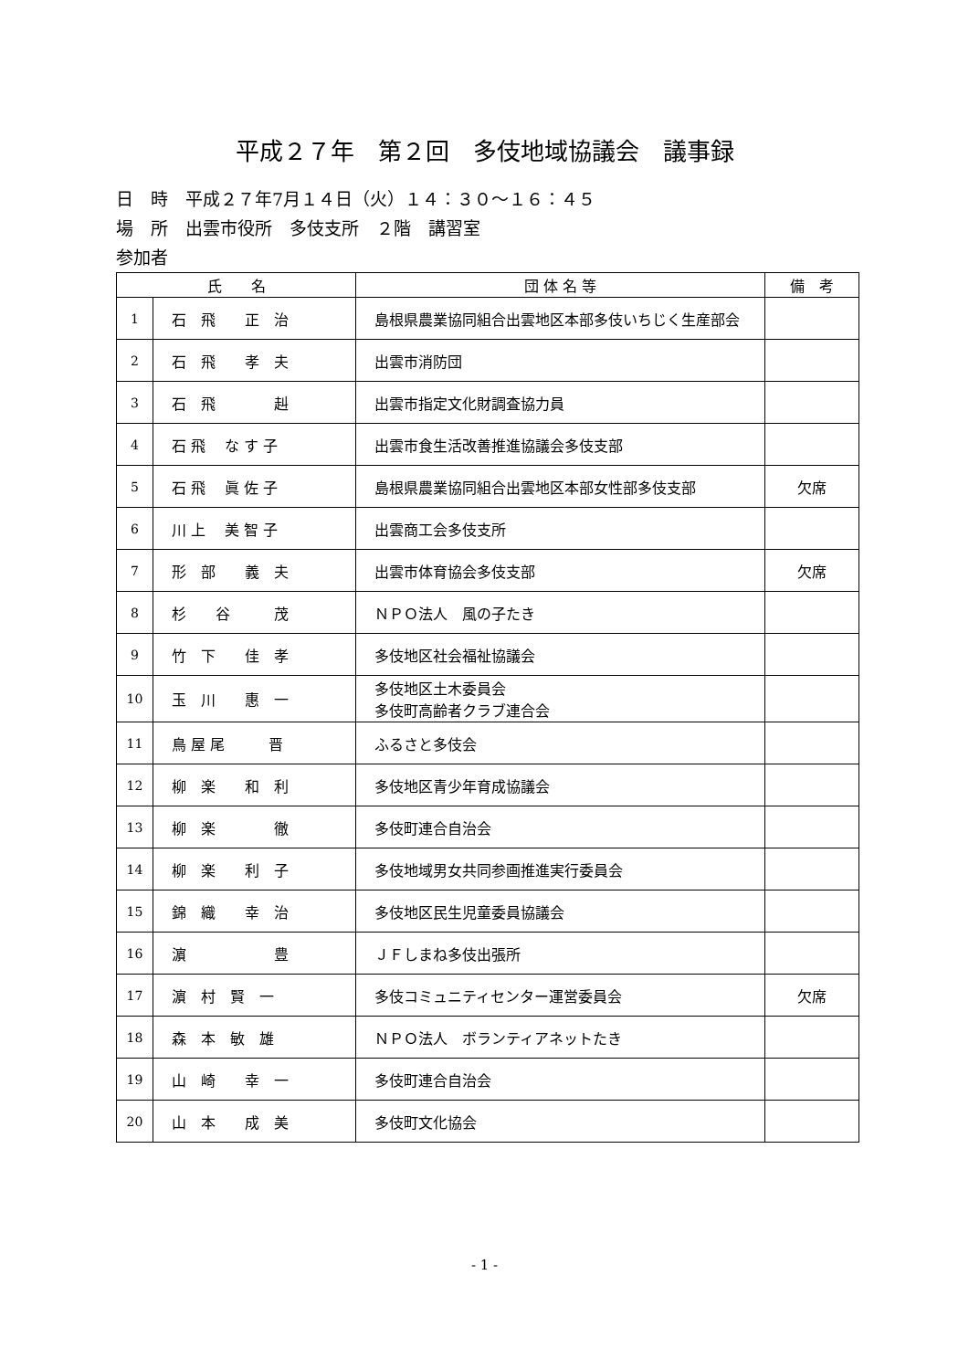平成２７年　第２回　多伎地域協議会　議事録
日　時　平成２７年7月１４日（火）１４：３０～１６：４５
場　所　出雲市役所　多伎支所　２階　講習室
参加者
| 氏 名 | | 団 体 名 等 | 備 考 |
| --- | --- | --- | --- |
| 1 | 石 飛 正 治 | 島根県農業協同組合出雲地区本部多伎いちじく生産部会 | |
| 2 | 石 飛 孝 夫 | 出雲市消防団 | |
| 3 | 石 飛 赳 | 出雲市指定文化財調査協力員 | |
| 4 | 石 飛 な す 子 | 出雲市食生活改善推進協議会多伎支部 | |
| 5 | 石 飛 眞 佐 子 | 島根県農業協同組合出雲地区本部女性部多伎支部 | 欠席 |
| 6 | 川 上 美 智 子 | 出雲商工会多伎支所 | |
| 7 | 形 部 義 夫 | 出雲市体育協会多伎支部 | 欠席 |
| 8 | 杉 谷 茂 | ＮＰＯ法人 風の子たき | |
| 9 | 竹 下 佳 孝 | 多伎地区社会福祉協議会 | |
| 10 | 玉 川 惠 一 | 多伎地区土木委員会 多伎町高齢者クラブ連合会 | |
| 11 | 鳥 屋 尾 晋 | ふるさと多伎会 | |
| 12 | 柳 楽 和 利 | 多伎地区青少年育成協議会 | |
| 13 | 柳 楽 徹 | 多伎町連合自治会 | |
| 14 | 柳 楽 利 子 | 多伎地域男女共同参画推進実行委員会 | |
| 15 | 錦 織 幸 治 | 多伎地区民生児童委員協議会 | |
| 16 | 濵 豊 | ＪＦしまね多伎出張所 | |
| 17 | 濵 村 賢 一 | 多伎コミュニティセンター運営委員会 | 欠席 |
| 18 | 森 本 敏 雄 | ＮＰＯ法人 ボランティアネットたき | |
| 19 | 山 崎 幸 一 | 多伎町連合自治会 | |
| 20 | 山 本 成 美 | 多伎町文化協会 | |
- 1 -